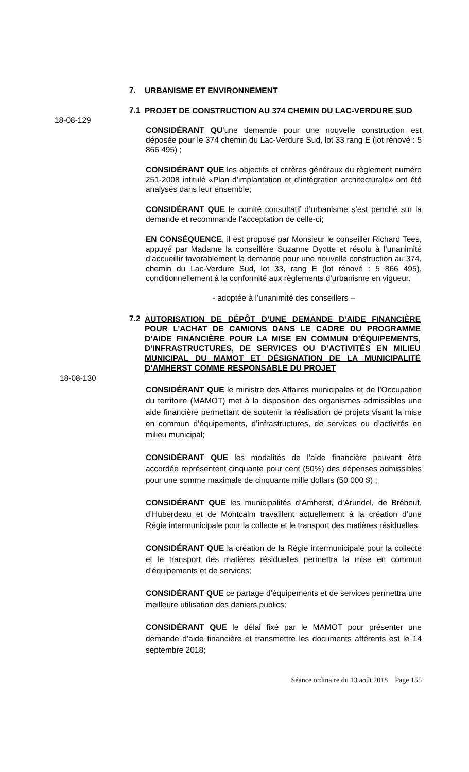7.
URBANISME ET ENVIRONNEMENT
7.1
PROJET DE CONSTRUCTION AU 374 CHEMIN DU LAC-VERDURE SUD
18-08-129
CONSIDÉRANT QU’une demande pour une nouvelle construction est déposée pour le 374 chemin du Lac-Verdure Sud, lot 33 rang E (lot rénové : 5 866 495) ;
CONSIDÉRANT QUE les objectifs et critères généraux du règlement numéro 251-2008 intitulé «Plan d’implantation et d’intégration architecturale» ont été analysés dans leur ensemble;
CONSIDÉRANT QUE le comité consultatif d’urbanisme s’est penché sur la demande et recommande l’acceptation de celle-ci;
EN CONSÉQUENCE, il est proposé par Monsieur le conseiller Richard Tees, appuyé par Madame la conseillère Suzanne Dyotte et résolu à l’unanimité d’accueillir favorablement la demande pour une nouvelle construction au 374, chemin du Lac-Verdure Sud, lot 33, rang E (lot rénové : 5 866 495), conditionnellement à la conformité aux règlements d’urbanisme en vigueur.
- adoptée à l’unanimité des conseillers –
7.2
AUTORISATION DE DÉPÔT D’UNE DEMANDE D’AIDE FINANCIÈRE POUR L’ACHAT DE CAMIONS DANS LE CADRE DU PROGRAMME D’AIDE FINANCIÈRE POUR LA MISE EN COMMUN D’ÉQUIPEMENTS, D’INFRASTRUCTURES, DE SERVICES OU D’ACTIVITÉS EN MILIEU MUNICIPAL DU MAMOT ET DÉSIGNATION DE LA MUNICIPALITÉ D’AMHERST COMME RESPONSABLE DU PROJET
18-08-130
CONSIDÉRANT QUE le ministre des Affaires municipales et de l’Occupation du territoire (MAMOT) met à la disposition des organismes admissibles une aide financière permettant de soutenir la réalisation de projets visant la mise en commun d’équipements, d’infrastructures, de services ou d’activités en milieu municipal;
CONSIDÉRANT QUE les modalités de l’aide financière pouvant être accordée représentent cinquante pour cent (50%) des dépenses admissibles pour une somme maximale de cinquante mille dollars (50 000 $) ;
CONSIDÉRANT QUE les municipalités d’Amherst, d’Arundel, de Brébeuf, d’Huberdeau et de Montcalm travaillent actuellement à la création d’une Régie intermunicipale pour la collecte et le transport des matières résiduelles;
CONSIDÉRANT QUE la création de la Régie intermunicipale pour la collecte et le transport des matières résiduelles permettra la mise en commun d’équipements et de services;
CONSIDÉRANT QUE ce partage d’équipements et de services permettra une meilleure utilisation des deniers publics;
CONSIDÉRANT QUE le délai fixé par le MAMOT pour présenter une demande d’aide financière et transmettre les documents afférents est le 14 septembre 2018;
Séance ordinaire du 13 août 2018 Page 155